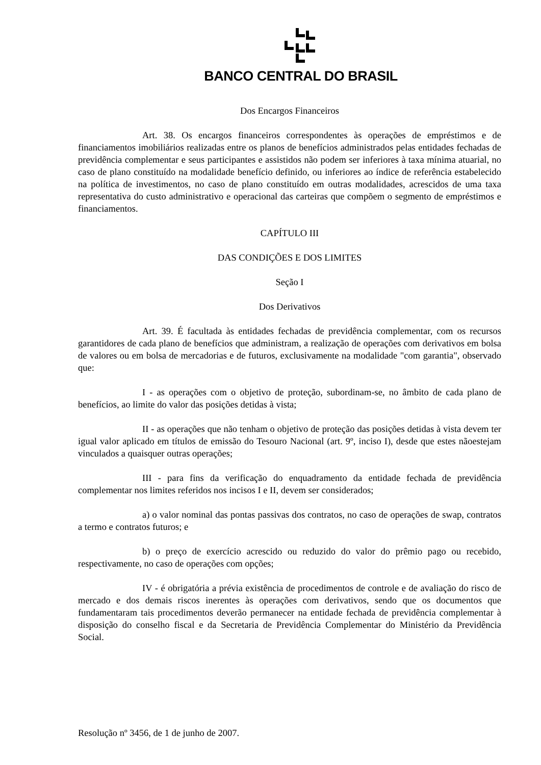BANCO CENTRAL DO BRASIL
Dos Encargos Financeiros
Art. 38. Os encargos financeiros correspondentes às operações de empréstimos e de financiamentos imobiliários realizadas entre os planos de benefícios administrados pelas entidades fechadas de previdência complementar e seus participantes e assistidos não podem ser inferiores à taxa mínima atuarial, no caso de plano constituído na modalidade benefício definido, ou inferiores ao índice de referência estabelecido na política de investimentos, no caso de plano constituído em outras modalidades, acrescidos de uma taxa representativa do custo administrativo e operacional das carteiras que compõem o segmento de empréstimos e financiamentos.
CAPÍTULO III
DAS CONDIÇÕES E DOS LIMITES
Seção I
Dos Derivativos
Art. 39. É facultada às entidades fechadas de previdência complementar, com os recursos garantidores de cada plano de benefícios que administram, a realização de operações com derivativos em bolsa de valores ou em bolsa de mercadorias e de futuros, exclusivamente na modalidade "com garantia", observado que:
I - as operações com o objetivo de proteção, subordinam-se, no âmbito de cada plano de benefícios, ao limite do valor das posições detidas à vista;
II - as operações que não tenham o objetivo de proteção das posições detidas à vista devem ter igual valor aplicado em títulos de emissão do Tesouro Nacional (art. 9º, inciso I), desde que estes nãoestejam vinculados a quaisquer outras operações;
III - para fins da verificação do enquadramento da entidade fechada de previdência complementar nos limites referidos nos incisos I e II, devem ser considerados;
a) o valor nominal das pontas passivas dos contratos, no caso de operações de swap, contratos a termo e contratos futuros; e
b) o preço de exercício acrescido ou reduzido do valor do prêmio pago ou recebido, respectivamente, no caso de operações com opções;
IV - é obrigatória a prévia existência de procedimentos de controle e de avaliação do risco de mercado e dos demais riscos inerentes às operações com derivativos, sendo que os documentos que fundamentaram tais procedimentos deverão permanecer na entidade fechada de previdência complementar à disposição do conselho fiscal e da Secretaria de Previdência Complementar do Ministério da Previdência Social.
Resolução nº 3456, de 1 de junho de 2007.